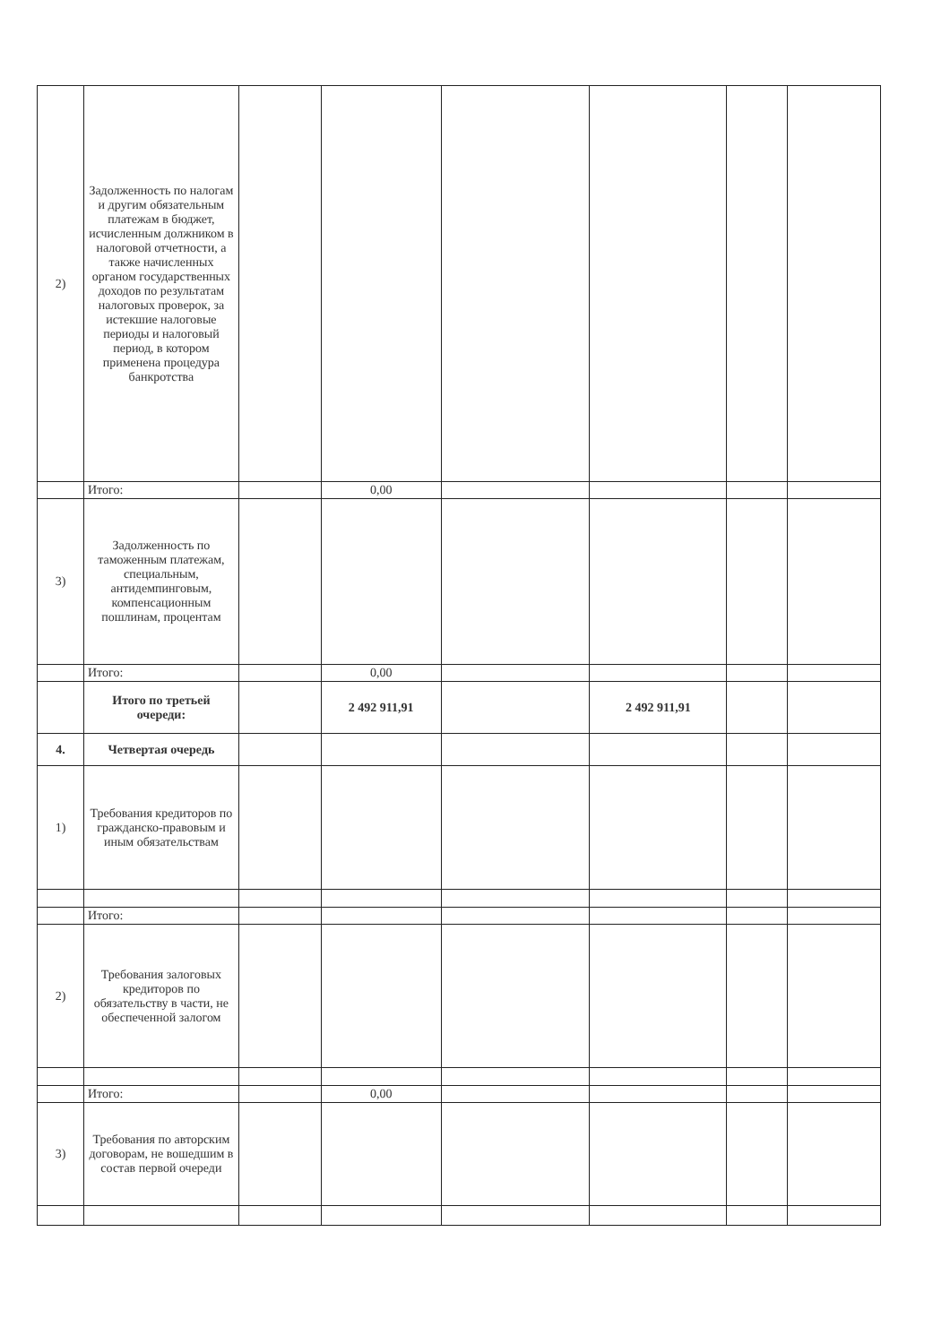| 2) | Задолженность по налогам и другим обязательным платежам в бюджет, исчисленным должником в налоговой отчетности, а также начисленных органом государственных доходов по результатам налоговых проверок, за истекшие налоговые периоды и налоговый период, в котором применена процедура банкротства | | | | | | |
| | Итого: | | 0,00 | | | | |
| 3) | Задолженность по таможенным платежам, специальным, антидемпинговым, компенсационным пошлинам, процентам | | | | | | |
| | Итого: | | 0,00 | | | | |
| | Итого по третьей очереди: | | 2 492 911,91 | | 2 492 911,91 | | |
| 4. | Четвертая очередь | | | | | | |
| 1) | Требования кредиторов по гражданско-правовым и иным обязательствам | | | | | | |
| | Итого: | | | | | | |
| 2) | Требования залоговых кредиторов по обязательству в части, не обеспеченной залогом | | | | | | |
| | Итого: | | 0,00 | | | | |
| 3) | Требования по авторским договорам, не вошедшим в состав первой очереди | | | | | | |